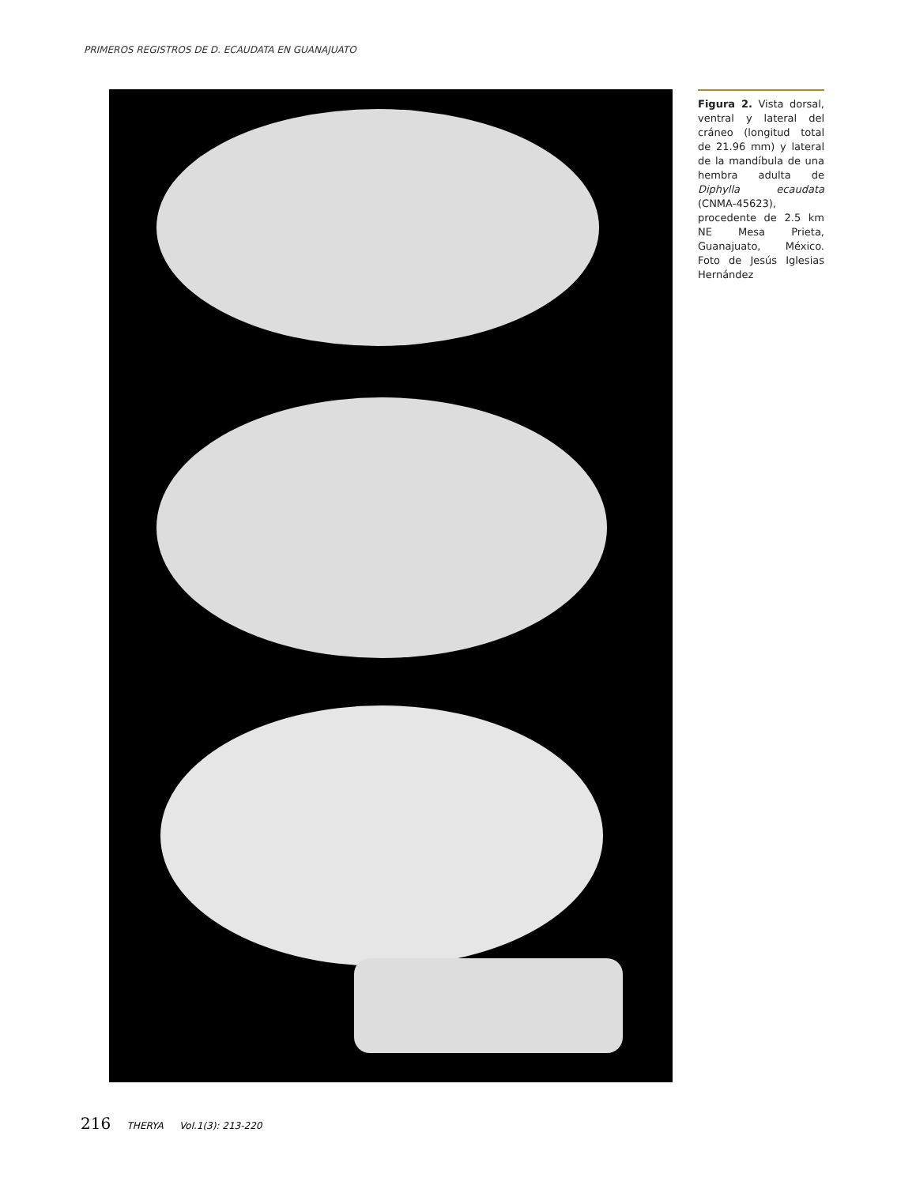PRIMEROS REGISTROS DE D. ECAUDATA EN GUANAJUATO
Figura 2. Vista dorsal, ventral y lateral del cráneo (longitud total de 21.96 mm) y lateral de la mandíbula de una hembra adulta de Diphylla ecaudata (CNMA-45623), procedente de 2.5 km NE Mesa Prieta, Guanajuato, México. Foto de Jesús Iglesias Hernández
216 THERYA Vol.1(3): 213-220